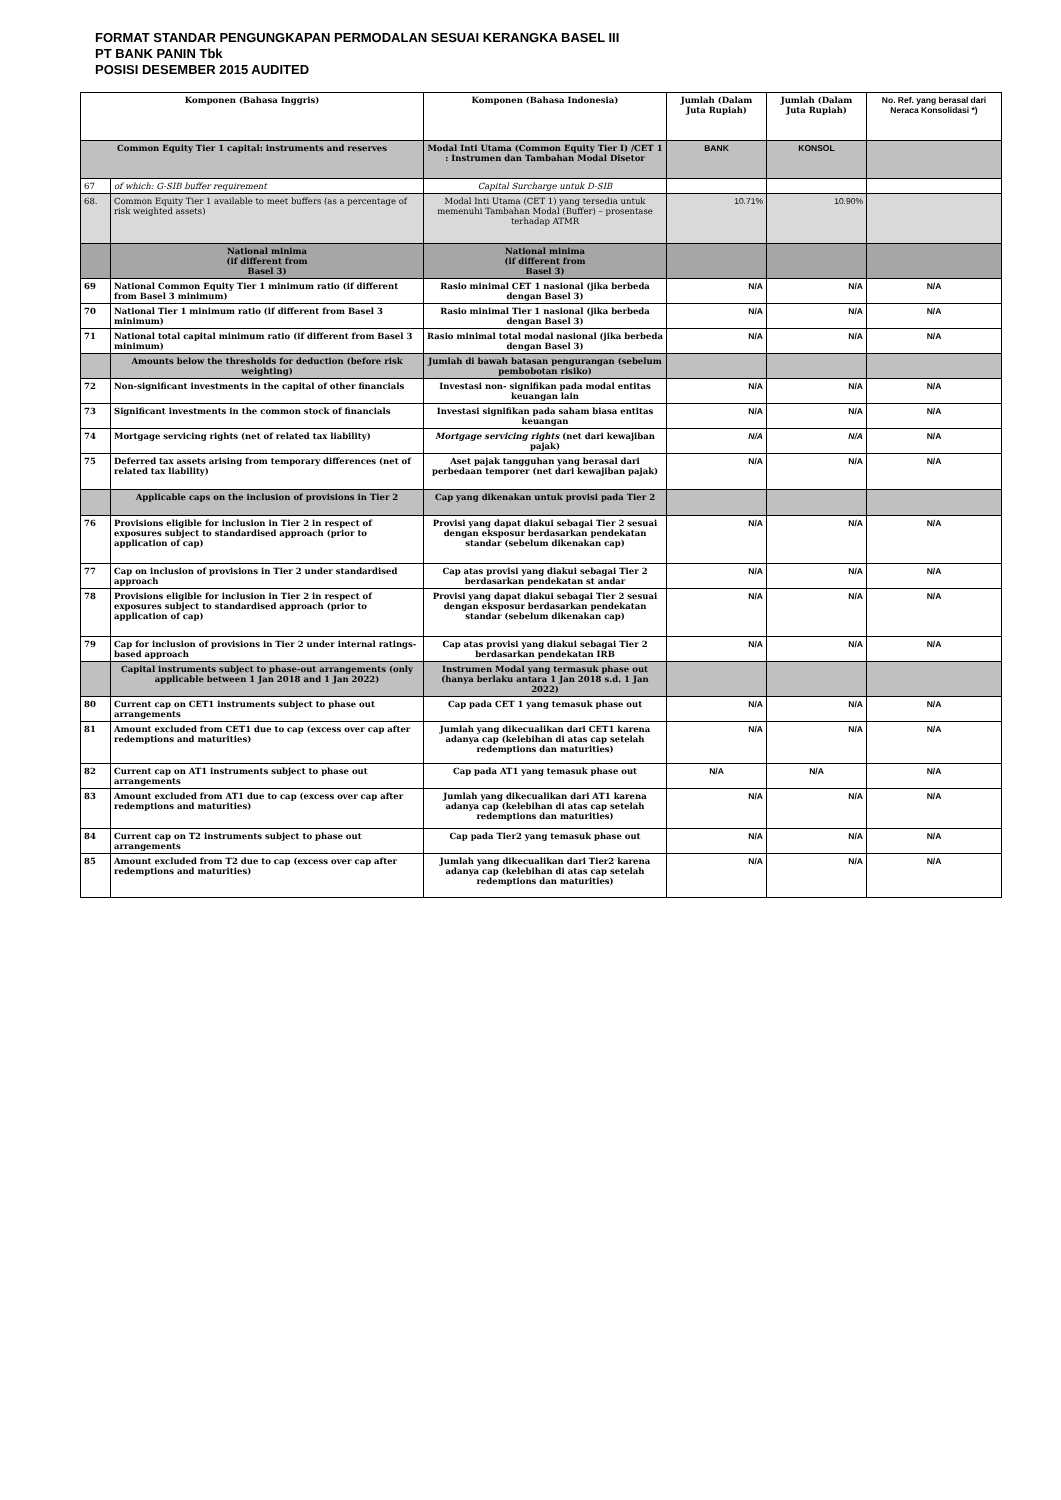FORMAT STANDAR PENGUNGKAPAN PERMODALAN SESUAI KERANGKA BASEL III
PT BANK PANIN Tbk
POSISI DESEMBER 2015 AUDITED
| Komponen (Bahasa Inggris) | | Komponen (Bahasa Indonesia) | Jumlah (Dalam Juta Rupiah) | Jumlah (Dalam Juta Rupiah) | No. Ref. yang berasal dari Neraca Konsolidasi *) |
| --- | --- | --- | --- | --- | --- |
| Common Equity Tier 1 capital: instruments and reserves | | Modal Inti Utama (Common Equity Tier I) /CET 1 : Instrumen dan Tambahan Modal Disetor | BANK | KONSOL | |
| 67 | of which: G-SIB buffer requirement | Capital Surcharge untuk D-SIB | | | |
| 68. | Common Equity Tier 1 available to meet buffers (as a percentage of risk weighted assets) | Modal Inti Utama (CET 1) yang tersedia untuk memenuhi Tambahan Modal (Buffer) – prosentase terhadap ATMR | 10.71% | 10.90% | |
| | National minima (if different from Basel 3) | National minima (if different from Basel 3) | | | |
| 69 | National Common Equity Tier 1 minimum ratio (if different from Basel 3 minimum) | Rasio minimal CET 1 nasional (jika berbeda dengan Basel 3) | N/A | N/A | N/A |
| 70 | National Tier 1 minimum ratio (if different from Basel 3 minimum) | Rasio minimal Tier 1 nasional (jika berbeda dengan Basel 3) | N/A | N/A | N/A |
| 71 | National total capital minimum ratio (if different from Basel 3 minimum) | Rasio minimal total modal nasional (jika berbeda dengan Basel 3) | N/A | N/A | N/A |
| | Amounts below the thresholds for deduction (before risk weighting) | Jumlah di bawah batasan pengurangan (sebelum pembobotan risiko) | | | |
| 72 | Non-significant investments in the capital of other financials | Investasi non- signifikan pada modal entitas keuangan lain | N/A | N/A | N/A |
| 73 | Significant investments in the common stock of financials | Investasi signifikan pada saham biasa entitas keuangan | N/A | N/A | N/A |
| 74 | Mortgage servicing rights (net of related tax liability) | Mortgage servicing rights (net dari kewajiban pajak) | N/A | N/A | N/A |
| 75 | Deferred tax assets arising from temporary differences (net of related tax liability) | Aset pajak tangguhan yang berasal dari perbedaan temporer (net dari kewajiban pajak) | N/A | N/A | N/A |
| | Applicable caps on the inclusion of provisions in Tier 2 | Cap yang dikenakan untuk provisi pada Tier 2 | | | |
| 76 | Provisions eligible for inclusion in Tier 2 in respect of exposures subject to standardised approach (prior to application of cap) | Provisi yang dapat diakui sebagai Tier 2 sesuai dengan eksposur berdasarkan pendekatan standar (sebelum dikenakan cap) | N/A | N/A | N/A |
| 77 | Cap on inclusion of provisions in Tier 2 under standardised approach | Cap atas provisi yang diakui sebagai Tier 2 berdasarkan pendekatan st andar | N/A | N/A | N/A |
| 78 | Provisions eligible for inclusion in Tier 2 in respect of exposures subject to standardised approach (prior to application of cap) | Provisi yang dapat diakui sebagai Tier 2 sesuai dengan eksposur berdasarkan pendekatan standar (sebelum dikenakan cap) | N/A | N/A | N/A |
| 79 | Cap for inclusion of provisions in Tier 2 under internal ratings- based approach | Cap atas provisi yang diakui sebagai Tier 2 berdasarkan pendekatan IRB | N/A | N/A | N/A |
| | Capital instruments subject to phase-out arrangements (only applicable between 1 Jan 2018 and 1 Jan 2022) | Instrumen Modal yang termasuk phase out (hanya berlaku antara 1 Jan 2018 s.d. 1 Jan 2022) | | | |
| 80 | Current cap on CET1 instruments subject to phase out arrangements | Cap pada CET 1 yang temasuk phase out | N/A | N/A | N/A |
| 81 | Amount excluded from CET1 due to cap (excess over cap after redemptions and maturities) | Jumlah yang dikecualikan dari CET1 karena adanya cap (kelebihan di atas cap setelah redemptions dan maturities) | N/A | N/A | N/A |
| 82 | Current cap on AT1 instruments subject to phase out arrangements | Cap pada AT1 yang temasuk phase out | N/A | N/A | N/A |
| 83 | Amount excluded from AT1 due to cap (excess over cap after redemptions and maturities) | Jumlah yang dikecualikan dari AT1 karena adanya cap (kelebihan di atas cap setelah redemptions dan maturities) | N/A | N/A | N/A |
| 84 | Current cap on T2 instruments subject to phase out arrangements | Cap pada Tier2 yang temasuk phase out | N/A | N/A | N/A |
| 85 | Amount excluded from T2 due to cap (excess over cap after redemptions and maturities) | Jumlah yang dikecualikan dari Tier2 karena adanya cap (kelebihan di atas cap setelah redemptions dan maturities) | N/A | N/A | N/A |